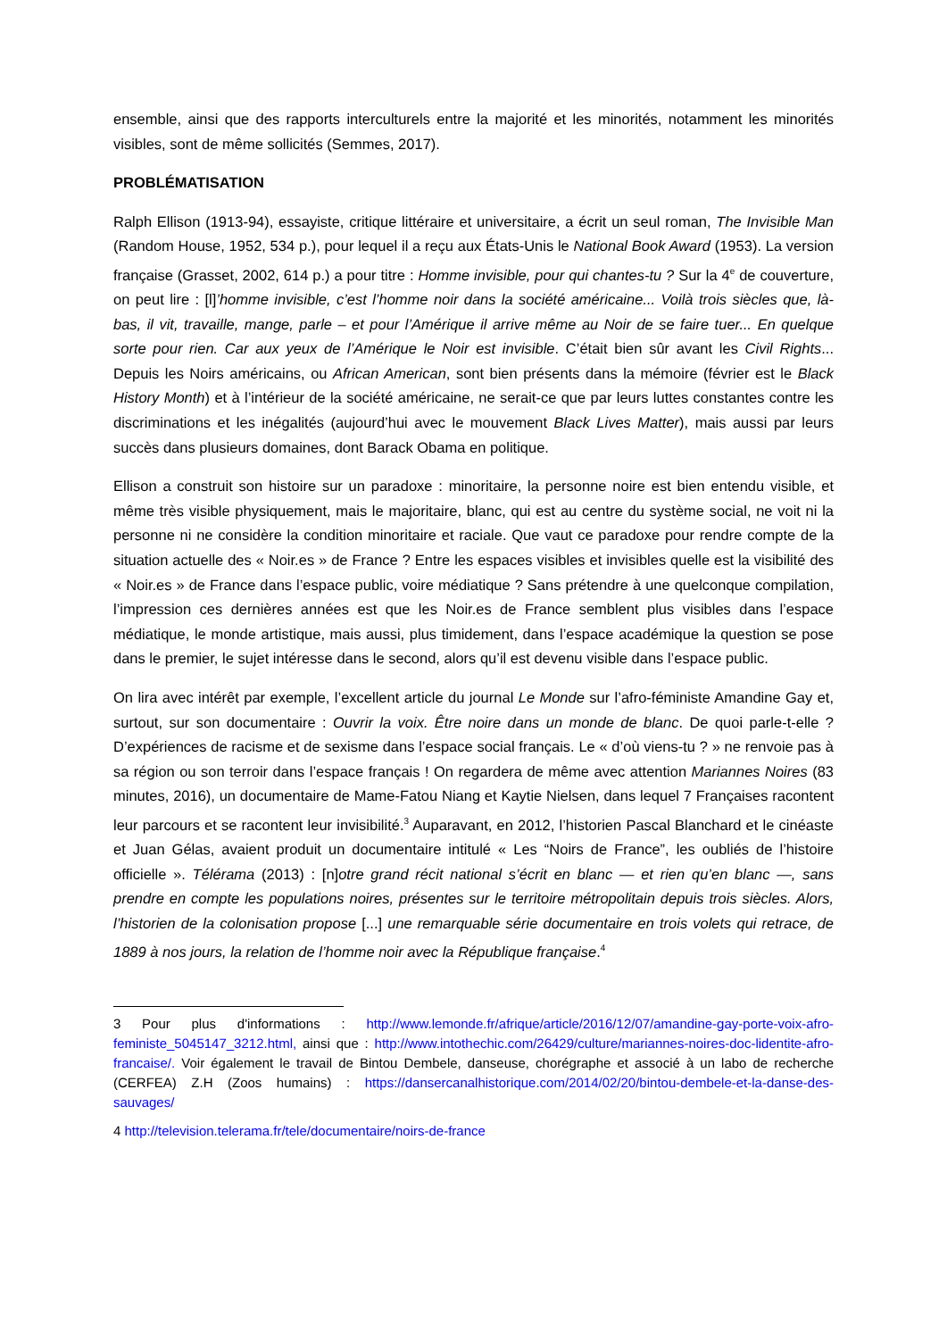ensemble, ainsi que des rapports interculturels entre la majorité et les minorités, notamment les minorités visibles, sont de même sollicités (Semmes, 2017).
PROBLÉMATISATION
Ralph Ellison (1913-94), essayiste, critique littéraire et universitaire, a écrit un seul roman, The Invisible Man (Random House, 1952, 534 p.), pour lequel il a reçu aux États-Unis le National Book Award (1953). La version française (Grasset, 2002, 614 p.) a pour titre : Homme invisible, pour qui chantes-tu ? Sur la 4<sup>e</sup> de couverture, on peut lire : [l]’homme invisible, c’est l’homme noir dans la société américaine... Voilà trois siècles que, là-bas, il vit, travaille, mange, parle – et pour l’Amérique il arrive même au Noir de se faire tuer... En quelque sorte pour rien. Car aux yeux de l’Amérique le Noir est invisible. C’était bien sûr avant les Civil Rights... Depuis les Noirs américains, ou African American, sont bien présents dans la mémoire (février est le Black History Month) et à l’intérieur de la société américaine, ne serait-ce que par leurs luttes constantes contre les discriminations et les inégalités (aujourd’hui avec le mouvement Black Lives Matter), mais aussi par leurs succès dans plusieurs domaines, dont Barack Obama en politique.
Ellison a construit son histoire sur un paradoxe : minoritaire, la personne noire est bien entendu visible, et même très visible physiquement, mais le majoritaire, blanc, qui est au centre du système social, ne voit ni la personne ni ne considère la condition minoritaire et raciale. Que vaut ce paradoxe pour rendre compte de la situation actuelle des « Noir.es » de France ? Entre les espaces visibles et invisibles quelle est la visibilité des « Noir.es » de France dans l’espace public, voire médiatique ? Sans prétendre à une quelconque compilation, l’impression ces dernières années est que les Noir.es de France semblent plus visibles dans l’espace médiatique, le monde artistique, mais aussi, plus timidement, dans l’espace académique la question se pose dans le premier, le sujet intéresse dans le second, alors qu’il est devenu visible dans l’espace public.
On lira avec intérêt par exemple, l’excellent article du journal Le Monde sur l’afro-féministe Amandine Gay et, surtout, sur son documentaire : Ouvrir la voix. Être noire dans un monde de blanc. De quoi parle-t-elle ? D’expériences de racisme et de sexisme dans l’espace social français. Le « d’où viens-tu ? » ne renvoie pas à sa région ou son terroir dans l’espace français ! On regardera de même avec attention Mariannes Noires (83 minutes, 2016), un documentaire de Mame-Fatou Niang et Kaytie Nielsen, dans lequel 7 Françaises racontent leur parcours et se racontent leur invisibilité.<sup>3</sup> Auparavant, en 2012, l’historien Pascal Blanchard et le cinéaste et Juan Gélas, avaient produit un documentaire intitulé « Les “Noirs de France”, les oubliés de l’histoire officielle ». Télérama (2013) : [n]otre grand récit national s’écrit en blanc — et rien qu’en blanc —, sans prendre en compte les populations noires, présentes sur le territoire métropolitain depuis trois siècles. Alors, l’historien de la colonisation propose [...] une remarquable série documentaire en trois volets qui retrace, de 1889 à nos jours, la relation de l’homme noir avec la République française.<sup>4</sup>
3 Pour plus d'informations : http://www.lemonde.fr/afrique/article/2016/12/07/amandine-gay-porte-voix-afro-feministe_5045147_3212.html, ainsi que : http://www.intothechic.com/26429/culture/mariannes-noires-doc-lidentite-afro-francaise/. Voir également le travail de Bintou Dembele, danseuse, chorégraphe et associé à un labo de recherche (CERFEA) Z.H (Zoos humains) : https://dansercanalhistorique.com/2014/02/20/bintou-dembele-et-la-danse-des-sauvages/
4 http://television.telerama.fr/tele/documentaire/noirs-de-france